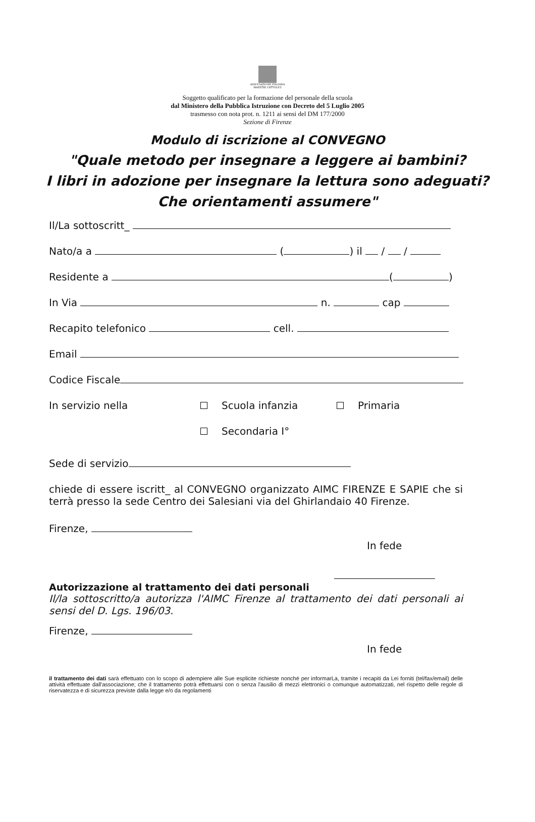ASSOCIAZIONE ITALIANA
MAESTRI CATTOLICI
Soggetto qualificato per la formazione del personale della scuola
dal Ministero della Pubblica Istruzione con Decreto del 5 Luglio 2005
trasmesso con nota prot. n. 1211 ai sensi del DM 177/2000
Sezione di Firenze
Modulo di iscrizione al CONVEGNO
"Quale metodo per insegnare a leggere ai bambini?
I libri in adozione per insegnare la lettura sono adeguati?
Che orientamenti assumere"
Il/La sottoscritt_
Nato/a a ( ) il / /
Residente a ( )
In Via n. cap
Recapito telefonico cell.
Email
Codice Fiscale
In servizio nella Scuola infanzia Primaria
Secondaria I°
Sede di servizio
chiede di essere iscritt_ al CONVEGNO organizzato AIMC FIRENZE E SAPIE che si terrà presso la sede Centro dei Salesiani via del Ghirlandaio 40 Firenze.
Firenze,
In fede
Autorizzazione al trattamento dei dati personali
Il/la sottoscritto/a autorizza l'AIMC Firenze al trattamento dei dati personali ai sensi del D. Lgs. 196/03.
Firenze,
In fede
il trattamento dei dati sarà effettuato con lo scopo di adempiere alle Sue esplicite richieste nonché per informarLa, tramite i recapiti da Lei forniti (tel/fax/email) delle attività effettuate dall'associazione; che il trattamento potrà effettuarsi con o senza l'ausilio di mezzi elettronici o comunque automatizzati, nel rispetto delle regole di riservatezza e di sicurezza previste dalla legge e/o da regolamenti